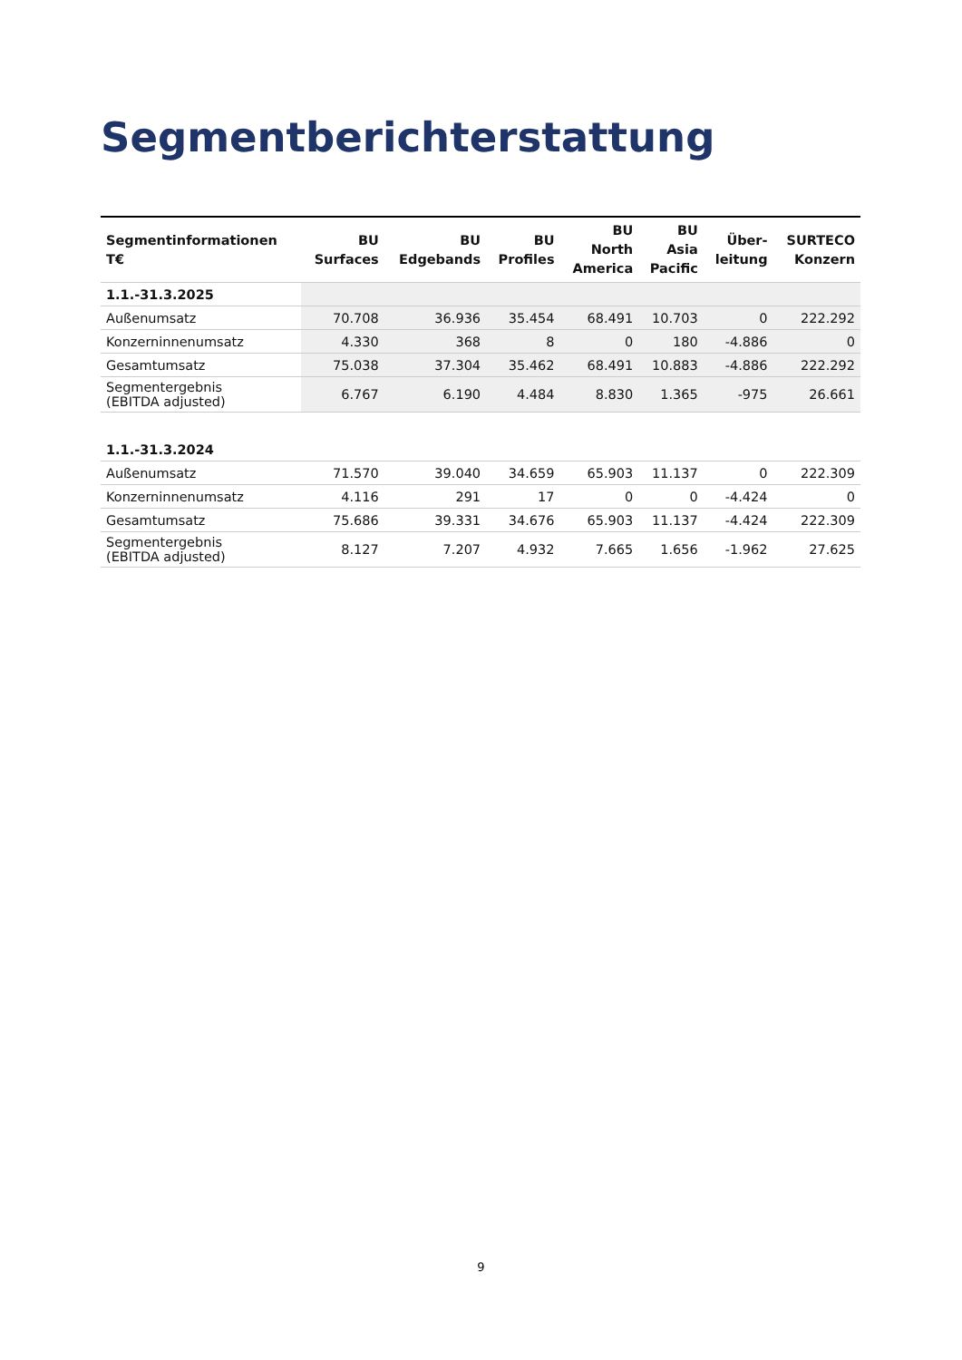Segmentberichterstattung
| Segmentinformationen T€ | BU Surfaces | BU Edgebands | BU Profiles | BU North America | BU Asia Pacific | Über- leitung | SURTECO Konzern |
| --- | --- | --- | --- | --- | --- | --- | --- |
| 1.1.-31.3.2025 | | | | | | | |
| Außenumsatz | 70.708 | 36.936 | 35.454 | 68.491 | 10.703 | 0 | 222.292 |
| Konzerninnenumsatz | 4.330 | 368 | 8 | 0 | 180 | -4.886 | 0 |
| Gesamtumsatz | 75.038 | 37.304 | 35.462 | 68.491 | 10.883 | -4.886 | 222.292 |
| Segmentergebnis (EBITDA adjusted) | 6.767 | 6.190 | 4.484 | 8.830 | 1.365 | -975 | 26.661 |
| 1.1.-31.3.2024 | | | | | | | |
| Außenumsatz | 71.570 | 39.040 | 34.659 | 65.903 | 11.137 | 0 | 222.309 |
| Konzerninnenumsatz | 4.116 | 291 | 17 | 0 | 0 | -4.424 | 0 |
| Gesamtumsatz | 75.686 | 39.331 | 34.676 | 65.903 | 11.137 | -4.424 | 222.309 |
| Segmentergebnis (EBITDA adjusted) | 8.127 | 7.207 | 4.932 | 7.665 | 1.656 | -1.962 | 27.625 |
9